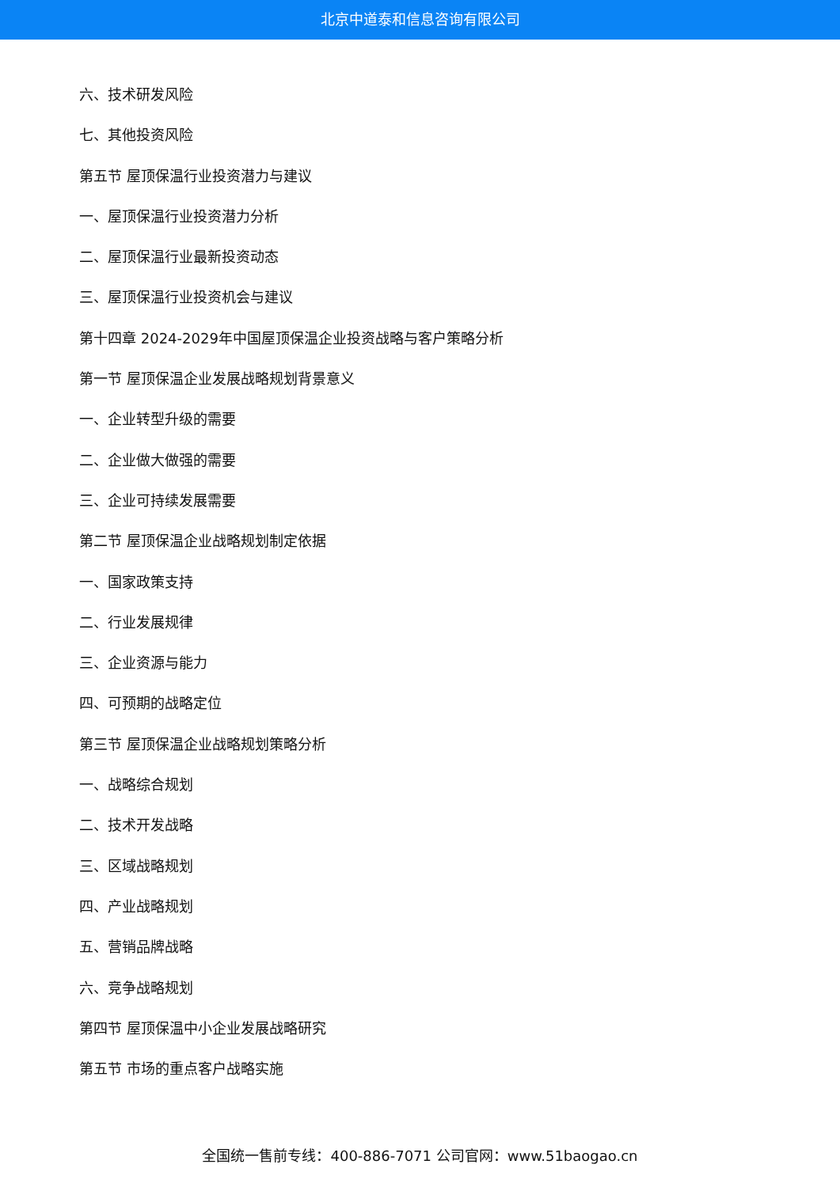北京中道泰和信息咨询有限公司
六、技术研发风险
七、其他投资风险
第五节 屋顶保温行业投资潜力与建议
一、屋顶保温行业投资潜力分析
二、屋顶保温行业最新投资动态
三、屋顶保温行业投资机会与建议
第十四章 2024-2029年中国屋顶保温企业投资战略与客户策略分析
第一节 屋顶保温企业发展战略规划背景意义
一、企业转型升级的需要
二、企业做大做强的需要
三、企业可持续发展需要
第二节 屋顶保温企业战略规划制定依据
一、国家政策支持
二、行业发展规律
三、企业资源与能力
四、可预期的战略定位
第三节 屋顶保温企业战略规划策略分析
一、战略综合规划
二、技术开发战略
三、区域战略规划
四、产业战略规划
五、营销品牌战略
六、竞争战略规划
第四节 屋顶保温中小企业发展战略研究
第五节 市场的重点客户战略实施
全国统一售前专线：400-886-7071 公司官网：www.51baogao.cn